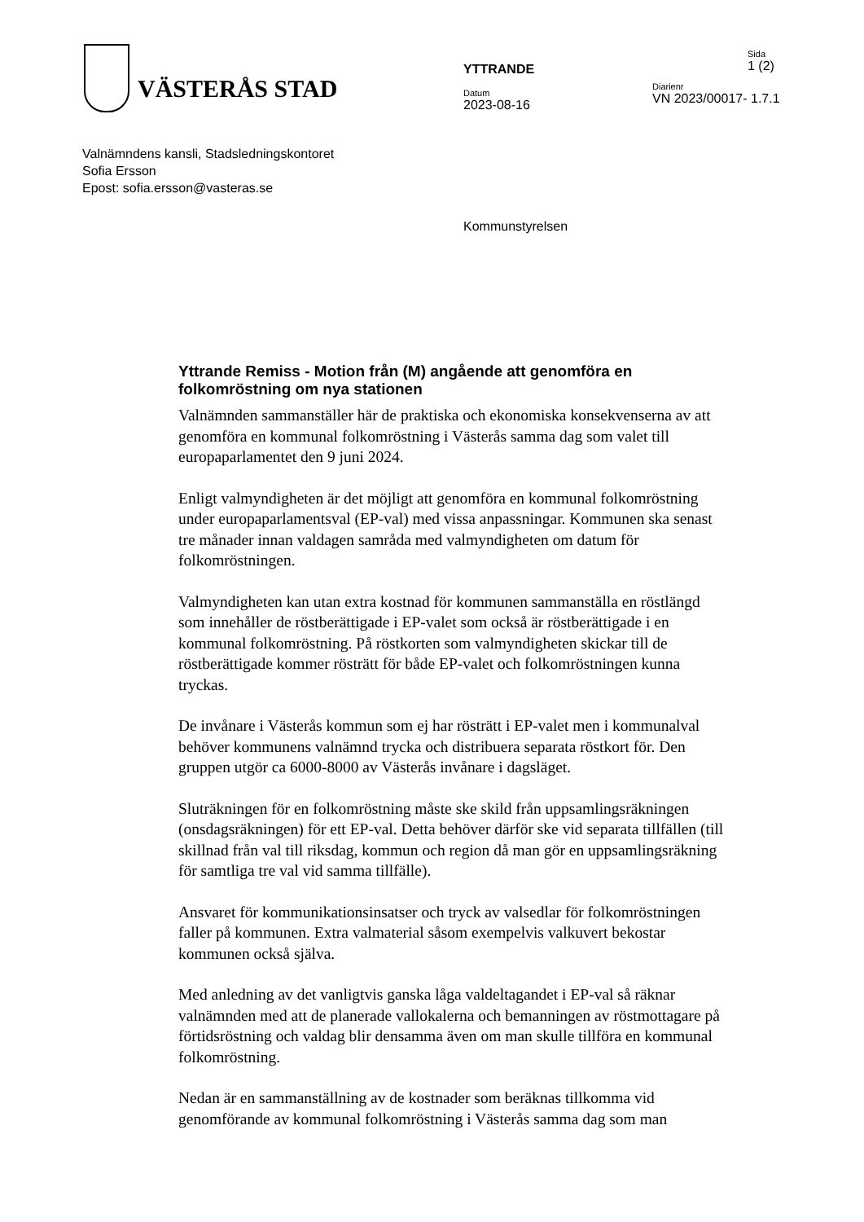VÄSTERÅS STAD
YTTRANDE
Datum
2023-08-16
Sida
1 (2)
Diarienr
VN 2023/00017- 1.7.1
Valnämndens kansli, Stadsledningskontoret
Sofia Ersson
Epost: sofia.ersson@vasteras.se
Kommunstyrelsen
Yttrande Remiss - Motion från (M) angående att genomföra en folkomröstning om nya stationen
Valnämnden sammanställer här de praktiska och ekonomiska konsekvenserna av att genomföra en kommunal folkomröstning i Västerås samma dag som valet till europaparlamentet den 9 juni 2024.
Enligt valmyndigheten är det möjligt att genomföra en kommunal folkomröstning under europaparlamentsval (EP-val) med vissa anpassningar. Kommunen ska senast tre månader innan valdagen samråda med valmyndigheten om datum för folkomröstningen.
Valmyndigheten kan utan extra kostnad för kommunen sammanställa en röstlängd som innehåller de röstberättigade i EP-valet som också är röstberättigade i en kommunal folkomröstning. På röstkorten som valmyndigheten skickar till de röstberättigade kommer rösträtt för både EP-valet och folkomröstningen kunna tryckas.
De invånare i Västerås kommun som ej har rösträtt i EP-valet men i kommunalval behöver kommunens valnämnd trycka och distribuera separata röstkort för. Den gruppen utgör ca 6000-8000 av Västerås invånare i dagsläget.
Sluträkningen för en folkomröstning måste ske skild från uppsamlingsräkningen (onsdagsräkningen) för ett EP-val. Detta behöver därför ske vid separata tillfällen (till skillnad från val till riksdag, kommun och region då man gör en uppsamlingsräkning för samtliga tre val vid samma tillfälle).
Ansvaret för kommunikationsinsatser och tryck av valsedlar för folkomröstningen faller på kommunen. Extra valmaterial såsom exempelvis valkuvert bekostar kommunen också själva.
Med anledning av det vanligtvis ganska låga valdeltagandet i EP-val så räknar valnämnden med att de planerade vallokalerna och bemanningen av röstmottagare på förtidsröstning och valdag blir densamma även om man skulle tillföra en kommunal folkomröstning.
Nedan är en sammanställning av de kostnader som beräknas tillkomma vid genomförande av kommunal folkomröstning i Västerås samma dag som man